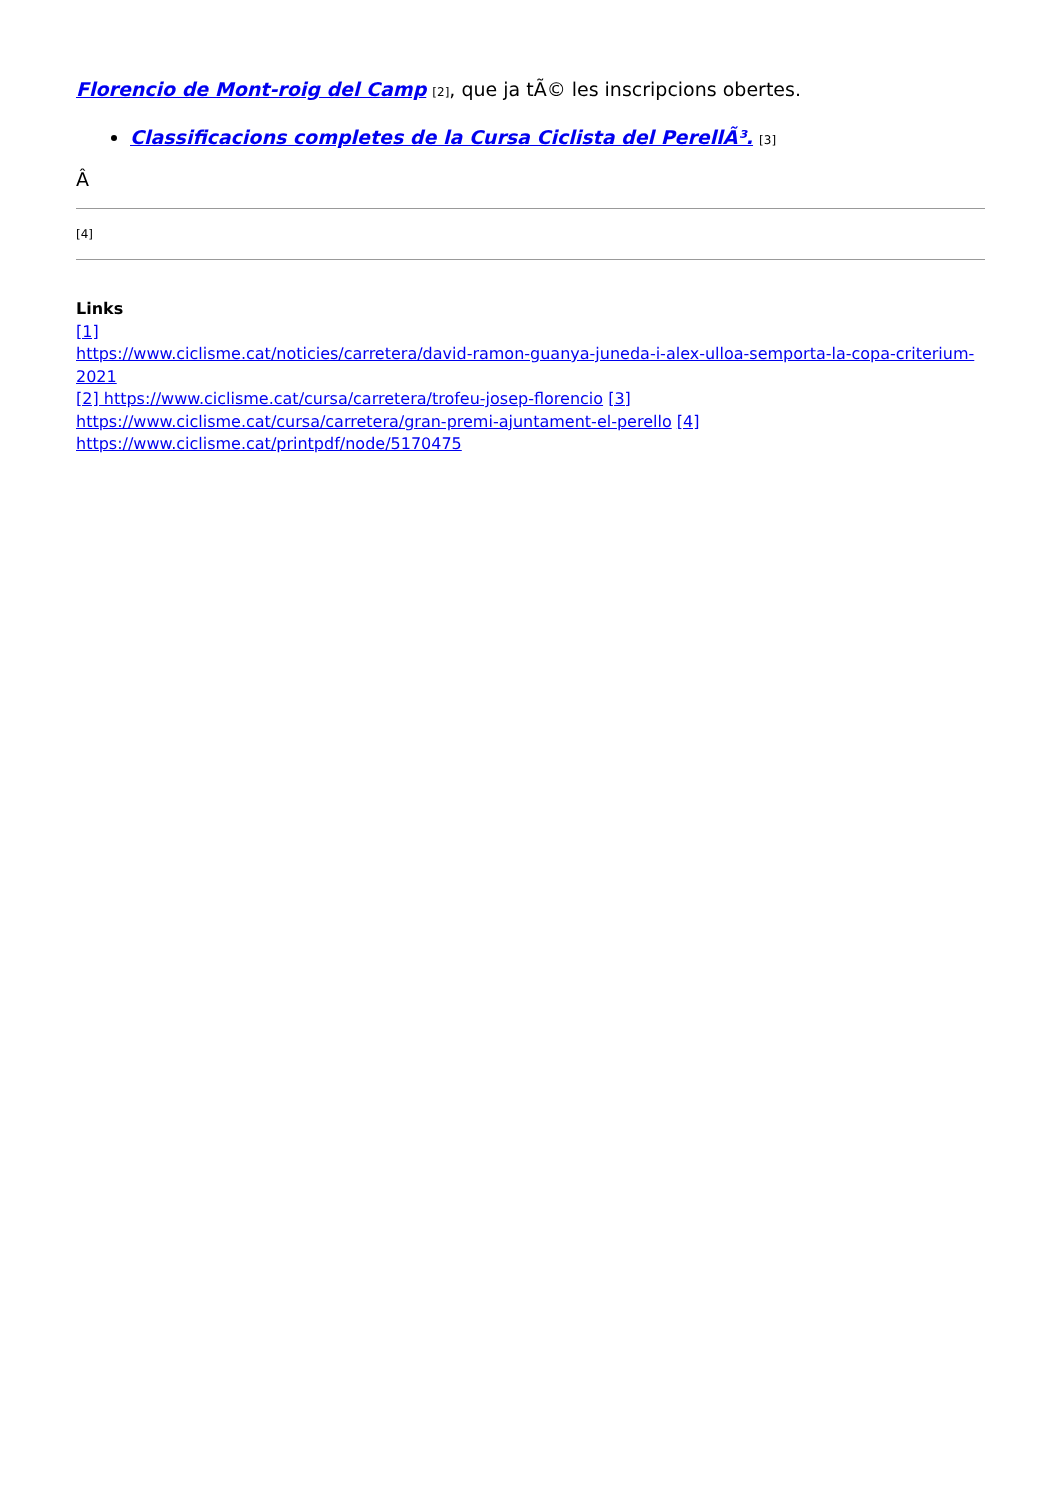Florencio de Mont-roig del Camp [2], que ja tÃ© les inscripcions obertes.
Classificacions completes de la Cursa Ciclista del PerellÃ³. [3]
Â
[4]
Links
[1]
https://www.ciclisme.cat/noticies/carretera/david-ramon-guanya-juneda-i-alex-ulloa-semporta-la-copa-criterium-2021
[2] https://www.ciclisme.cat/cursa/carretera/trofeu-josep-florencio [3]
https://www.ciclisme.cat/cursa/carretera/gran-premi-ajuntament-el-perello [4]
https://www.ciclisme.cat/printpdf/node/5170475